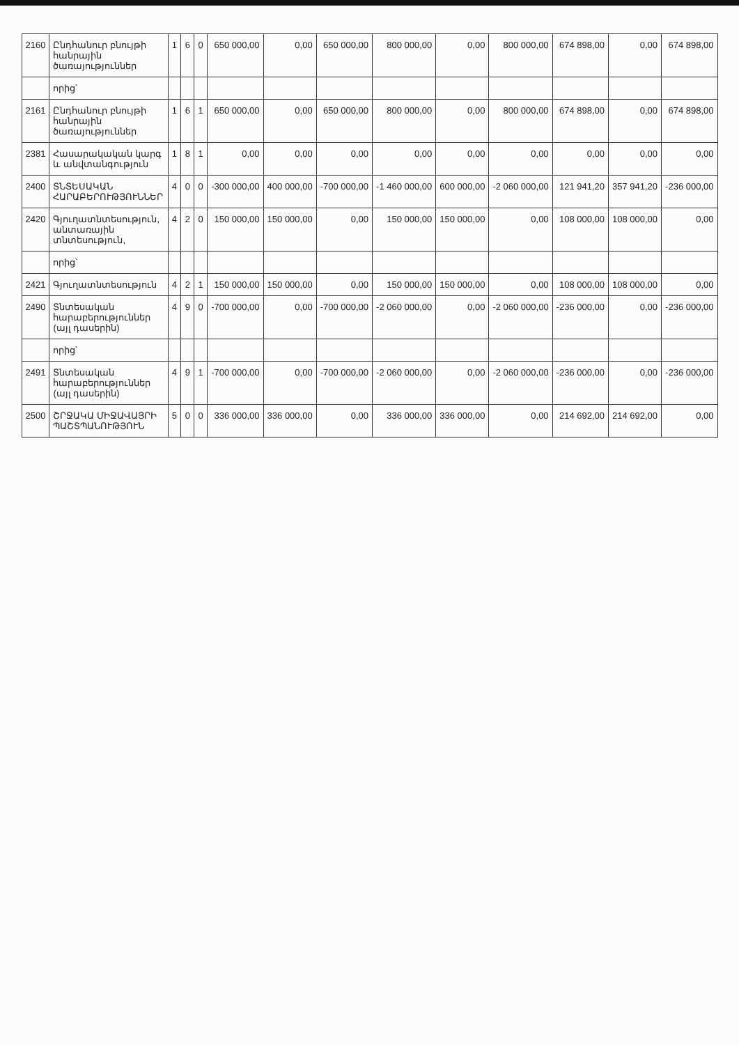| 2160 | Ընդհանուր բնույթի հանրային ծառայություններ | 1 | 6 | 0 | 650 000,00 | 0,00 | 650 000,00 | 800 000,00 | 0,00 | 800 000,00 | 674 898,00 | 0,00 | 674 898,00 |
| | որից՝ | | | | | | | | | | | | |
| 2161 | Ընդհանուր բնույթի հանրային ծառայություններ | 1 | 6 | 1 | 650 000,00 | 0,00 | 650 000,00 | 800 000,00 | 0,00 | 800 000,00 | 674 898,00 | 0,00 | 674 898,00 |
| 2381 | Հասարակական կարգ և անվտանգություն | 1 | 8 | 1 | 0,00 | 0,00 | 0,00 | 0,00 | 0,00 | 0,00 | 0,00 | 0,00 | 0,00 |
| 2400 | ՏՆՏԵՍԱԿԱՆ ՀԱՐԱԲԵՐՈՒԹՅՈՒՆՆԵՐ | 4 | 0 | 0 | -300 000,00 | 400 000,00 | -700 000,00 | -1 460 000,00 | 600 000,00 | -2 060 000,00 | 121 941,20 | 357 941,20 | -236 000,00 |
| 2420 | Գյուղատնտեսություն, անտառային տնտեսություն, | 4 | 2 | 0 | 150 000,00 | 150 000,00 | 0,00 | 150 000,00 | 150 000,00 | 0,00 | 108 000,00 | 108 000,00 | 0,00 |
| | որից՝ | | | | | | | | | | | | |
| 2421 | Գյուղատնտեսություն | 4 | 2 | 1 | 150 000,00 | 150 000,00 | 0,00 | 150 000,00 | 150 000,00 | 0,00 | 108 000,00 | 108 000,00 | 0,00 |
| 2490 | Տնտեսական հարաբերություններ (այլ դասերին) | 4 | 9 | 0 | -700 000,00 | 0,00 | -700 000,00 | -2 060 000,00 | 0,00 | -2 060 000,00 | -236 000,00 | 0,00 | -236 000,00 |
| | որից՝ | | | | | | | | | | | | |
| 2491 | Տնտեսական հարաբերություններ (այլ դասերին) | 4 | 9 | 1 | -700 000,00 | 0,00 | -700 000,00 | -2 060 000,00 | 0,00 | -2 060 000,00 | -236 000,00 | 0,00 | -236 000,00 |
| 2500 | ՇՐՋԱԿԱ ՄԻՋԱՎԱՅՐԻ ՊԱՇՏՊԱՆՈՒԹՅՈՒՆ | 5 | 0 | 0 | 336 000,00 | 336 000,00 | 0,00 | 336 000,00 | 336 000,00 | 0,00 | 214 692,00 | 214 692,00 | 0,00 |